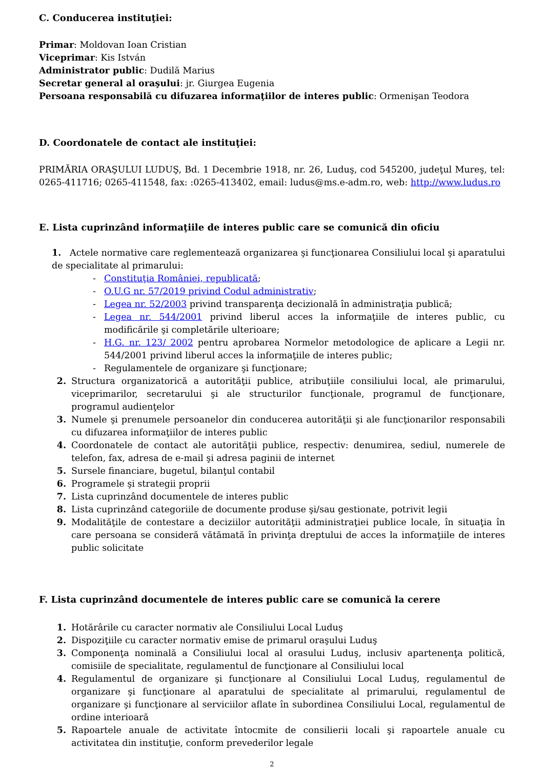C. Conducerea instituţiei:
Primar: Moldovan Ioan Cristian
Viceprimar: Kis István
Administrator public: Dudilă Marius
Secretar general al oraşului: jr. Giurgea Eugenia
Persoana responsabilă cu difuzarea informaţiilor de interes public: Ormenişan Teodora
D. Coordonatele de contact ale instituţiei:
PRIMĂRIA ORAŞULUI LUDUŞ, Bd. 1 Decembrie 1918, nr. 26, Luduş, cod 545200, judeţul Mureş, tel: 0265-411716; 0265-411548, fax: :0265-413402, email: ludus@ms.e-adm.ro, web: http://www.ludus.ro
E. Lista cuprinzând informaţiile de interes public care se comunică din oficiu
1. Actele normative care reglementează organizarea şi funcţionarea Consiliului local şi aparatului de specialitate al primarului:
- Constituţia României, republicată;
- O.U.G nr. 57/2019 privind Codul administrativ;
- Legea nr. 52/2003 privind transparenţa decizională în administraţia publică;
- Legea nr. 544/2001 privind liberul acces la informaţiile de interes public, cu modificările şi completările ulterioare;
- H.G. nr. 123/ 2002 pentru aprobarea Normelor metodologice de aplicare a Legii nr. 544/2001 privind liberul acces la informaţiile de interes public;
- Regulamentele de organizare şi funcţionare;
2. Structura organizatorică a autorităţii publice, atribuţiile consiliului local, ale primarului, viceprimarilor, secretarului şi ale structurilor funcţionale, programul de funcţionare, programul audienţelor
3. Numele şi prenumele persoanelor din conducerea autorităţii şi ale funcţionarilor responsabili cu difuzarea informaţiilor de interes public
4. Coordonatele de contact ale autorităţii publice, respectiv: denumirea, sediul, numerele de telefon, fax, adresa de e-mail şi adresa paginii de internet
5. Sursele financiare, bugetul, bilanţul contabil
6. Programele şi strategii proprii
7. Lista cuprinzând documentele de interes public
8. Lista cuprinzând categoriile de documente produse şi/sau gestionate, potrivit legii
9. Modalităţile de contestare a deciziilor autorităţii administraţiei publice locale, în situaţia în care persoana se consideră vătămată în privinţa dreptului de acces la informaţiile de interes public solicitate
F. Lista cuprinzând documentele de interes public care se comunică la cerere
1. Hotărârile cu caracter normativ ale Consiliului Local Luduş
2. Dispoziţiile cu caracter normativ emise de primarul oraşului Luduş
3. Componenţa nominală a Consiliului local al orasului Luduş, inclusiv apartenenţa politică, comisiile de specialitate, regulamentul de funcţionare al Consiliului local
4. Regulamentul de organizare şi funcţionare al Consiliului Local Luduş, regulamentul de organizare şi funcţionare al aparatului de specialitate al primarului, regulamentul de organizare şi funcţionare al serviciilor aflate în subordinea Consiliului Local, regulamentul de ordine interioară
5. Rapoartele anuale de activitate întocmite de consilierii locali şi rapoartele anuale cu activitatea din instituţie, conform prevederilor legale
2